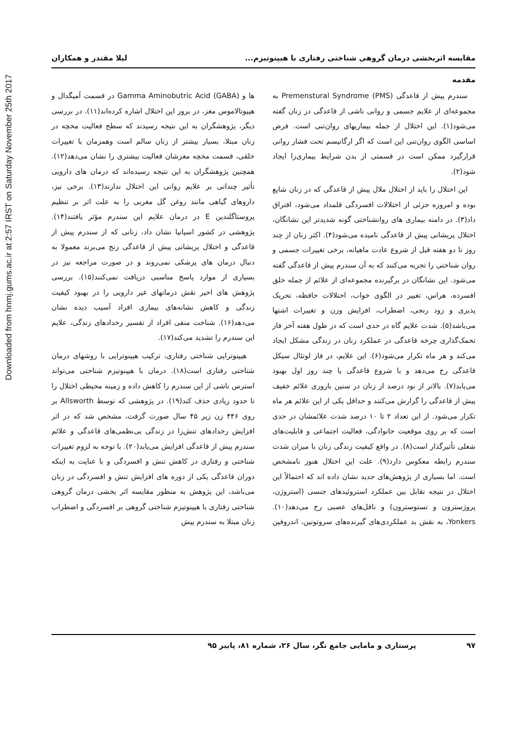Downloaded from hnmj.gums.ac.ir at 2:57 IRST on Saturday November 25th 2017
مقایسه اثربخشی درمان گروهی شناختی رفتاری با هیپنوتیزم... لیلا مقتدر و همکاران
مقدمه
سندرم پیش از قاعدگی Premenstural Syndrome (PMS) به مجموعه‌ای از علایم جسمی و روانی ناشی از قاعدگی در زنان گفته می‌شود(۱). این اختلال از جمله بیماریهای روان‌تنی است. فرض اساسی الگوی روان‌تنی این است که اگر ارگانیسم تحت فشار روانی قرارگیرد ممکن است در قسمتی از بدن شرایط بیماری‌زا ایجاد شود(۲).
این اختلال را باید از اختلال ملال پیش از قاعدگی که در زنان شایع بوده و امروزه جزئی از اختلالات افسردگی قلمداد می‌شود، افتراق داد(۳). در دامنه بیماری های روانشناختی گونه شدیدتر این نشانگان، اختلال پریشانی پیش از قاعدگی نامیده می‌شود(۴). اکثر زنان از چند روز تا دو هفته قبل از شروع عادت ماهیانه، برخی تغییرات جسمی و روان شناختی را تجربه می‌کنند که به آن سندرم پیش از قاعدگی گفته می‌شود. این نشانگان در برگیرنده مجموعه‌ای از علائم از جمله خلق افسرده، هراس، تغییر در الگوی خواب، اختلالات حافظه، تحریک پذیری و زود رنجی، اضطراب، افزایش وزن و تغییرات اشتها می‌باشد(۵). شدت علایم گاه در حدی است که در طول هفته آخر فاز تخمک‌گذاری چرخه قاعدگی در عملکرد زنان در زندگی مشکل ایجاد می‌کند و هر ماه تکرار می‌شود(۶). این علایم، در فاز لوتئال سیکل قاعدگی رخ می‌دهد و با شروع قاعدگی یا چند روز اول بهبود می‌یابد(۷). بالاتر از نود درصد از زنان در سنین باروری علائم خفیف پیش از قاعدگی را گزارش می‌کنند و حداقل یکی از این علائم هر ماه تکرار می‌شود. از این تعداد ۲ تا ۱۰ درصد شدت علائمشان در حدی است که بر روی موقعیت خانوادگی، فعالیت اجتماعی و قابلیت‌های شغلی تأثیرگذار است(۸). در واقع کیفیت زندگی زنان با میزان شدت سندرم رابطه معکوس دارد(۹). علت این اختلال هنوز نامشخص است. اما بسیاری از پژوهش‌های جدید نشان داده اند که احتمالاً این اختلال در نتیجه تقابل بین عملکرد استروئیدهای جنسی (استروژن، پروژسترون و تستوسترون) و ناقل‌های عصبی رخ می‌دهد(۱۰). Yonkers، به نقش بد عملکردی‌های گیرنده‌های سروتونین، اندروفین ها و Gamma Aminobutric Acid (GABA) در قسمت آمیگدال و هیپوتالاموس مغز، در بروز این اختلال اشاره کرده‌اند(۱۱). در بررسی دیگر، پژوهشگران به این نتیجه رسیدند که سطح فعالیت مخچه در زنان مبتلا، بسیار بیشتر از زنان سالم است وهمزمان با تغییرات خلقی، قسمت مخچه مغزشان فعالیت بیشتری را نشان می‌دهد(۱۲). همچنین پژوهشگران به این نتیجه رسیده‌اند که درمان های دارویی تأثیر چندانی بر علایم روانی این اختلال ندارند(۱۳). برخی نیز، داروهای گیاهی مانند روغن گل مغربی را به علت اثر بر تنظیم پروستاگلندین E در درمان علایم این سندرم مؤثر یافتند(۱۴). پژوهشی در کشور اسپانیا نشان داد، زنانی که از سندرم پیش از قاعدگی و اختلال پریشانی پیش از قاعدگی رنج می‌برند معمولا به دنبال درمان های پزشکی نمی‌روند و در صورت مراجعه نیز در بسیاری از موارد پاسخ مناسبی دریافت نمی‌کنند(۱۵). بررسی پژوهش های اخیر نقش درمانهای غیر دارویی را در بهبود کیفیت زندگی و کاهش نشانه‌های بیماری افراد آسیب دیده نشان می‌دهد(۱۶). شناخت منفی افراد از تفسیر رخدادهای زندگی، علایم این سندرم را تشدید می‌کند(۱۷).
هیپنوتراپی شناختی رفتاری، ترکیب هیپنوتراپی با روشهای درمان شناختی رفتاری است(۱۸). درمان با هیپنوتیزم شناختی می‌تواند استرس ناشی از این سندرم را کاهش داده و زمینه محیطی اختلال را تا حدود زیادی حذف کند(۱۹). در پژوهشی که توسط Allsworth بر روی ۴۴۶ زن زیر ۴۵ سال صورت گرفت، مشخص شد که در اثر افزایش رخدادهای تنش‌زا در زندگی بی‌نظمی‌های قاعدگی و علائم سندرم پیش از قاعدگی افزایش می‌یابد(۲۰). با توجه به لزوم تغییرات شناختی و رفتاری در کاهش تنش و افسردگی و با عنایت به اینکه دوران قاعدگی یکی از دوره های افزایش تنش و افسردگی در زنان می‌باشد، این پژوهش به منظور مقایسه اثر بخشی درمان گروهی شناختی رفتاری با هیپنوتیزم شناختی گروهی بر افسردگی و اضطراب زنان مبتلا به سندرم پیش
۹۷ پرستاری و مامایی جامع نگر، سال ۲۶، شماره ۸۱، پاییز ۹۵